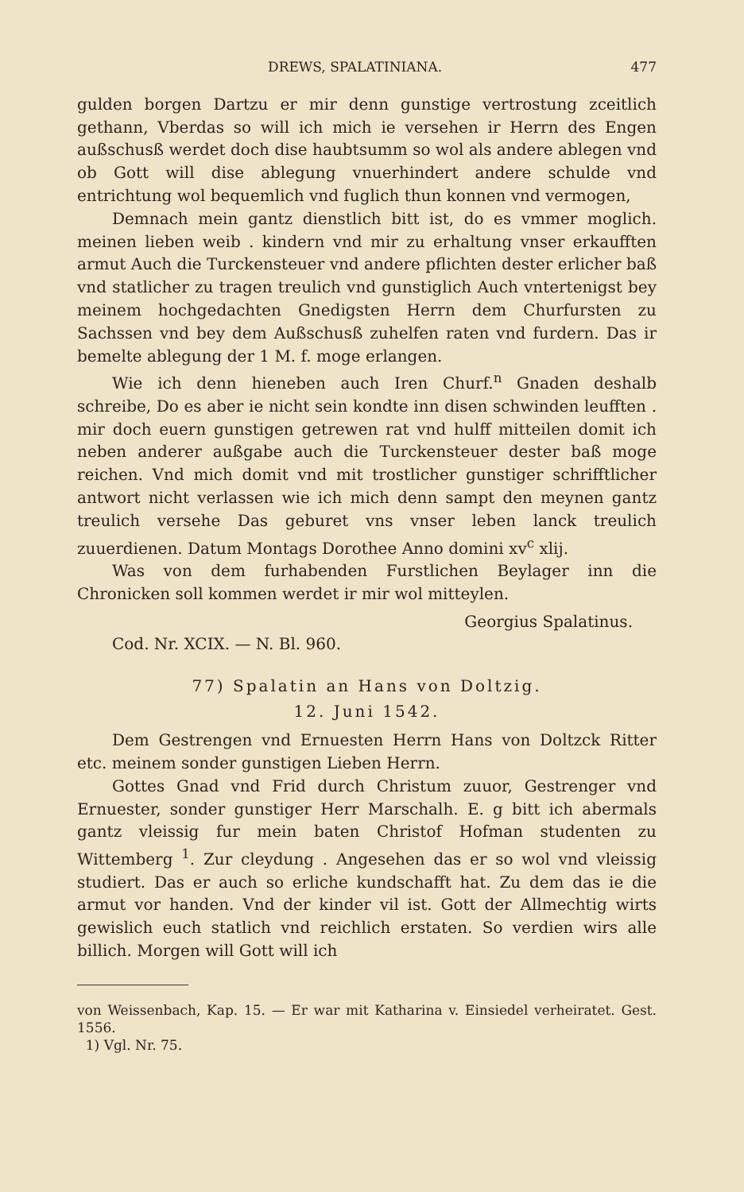DREWS, SPALATINIANA. 477
gulden borgen Dartzu er mir denn gunstige vertrostung zceitlich gethann, Vberdas so will ich mich ie versehen ir Herrn des Engen außschusß werdet doch dise haubtsumm so wol als andere ablegen vnd ob Gott will dise ablegung vnuerhindert andere schulde vnd entrichtung wol bequemlich vnd fuglich thun konnen vnd vermogen,
Demnach mein gantz dienstlich bitt ist, do es vmmer moglich. meinen lieben weib . kindern vnd mir zu erhaltung vnser erkaufften armut Auch die Turckensteuer vnd andere pflichten dester erlicher baß vnd statlicher zu tragen treulich vnd gunstiglich Auch vntertenigst bey meinem hochgedachten Gnedigsten Herrn dem Churfursten zu Sachssen vnd bey dem Außschusß zuhelfen raten vnd furdern. Das ir bemelte ablegung der 1 M. f. moge erlangen.
Wie ich denn hieneben auch Iren Churf.<sup>n</sup> Gnaden deshalb schreibe, Do es aber ie nicht sein kondte inn disen schwinden leufften . mir doch euern gunstigen getrewen rat vnd hulff mitteilen domit ich neben anderer außgabe auch die Turckensteuer dester baß moge reichen. Vnd mich domit vnd mit trostlicher gunstiger schrifftlicher antwort nicht verlassen wie ich mich denn sampt den meynen gantz treulich versehe Das geburet vns vnser leben lanck treulich zuuerdienen. Datum Montags Dorothee Anno domini xv<sup>c</sup> xlij.
Was von dem furhabenden Furstlichen Beylager inn die Chronicken soll kommen werdet ir mir wol mitteylen.
Georgius Spalatinus.
Cod. Nr. XCIX. — N. Bl. 960.
77) Spalatin an Hans von Doltzig.
12. Juni 1542.
Dem Gestrengen vnd Ernuesten Herrn Hans von Doltzck Ritter etc. meinem sonder gunstigen Lieben Herrn.
Gottes Gnad vnd Frid durch Christum zuuor, Gestrenger vnd Ernuester, sonder gunstiger Herr Marschalh. E. g bitt ich abermals gantz vleissig fur mein baten Christof Hofman studenten zu Wittemberg <sup>1</sup>. Zur cleydung . Angesehen das er so wol vnd vleissig studiert. Das er auch so erliche kundschafft hat. Zu dem das ie die armut vor handen. Vnd der kinder vil ist. Gott der Allmechtig wirts gewislich euch statlich vnd reichlich erstaten. So verdien wirs alle billich. Morgen will Gott will ich
von Weissenbach, Kap. 15. — Er war mit Katharina v. Einsiedel verheiratet. Gest. 1556.
1) Vgl. Nr. 75.